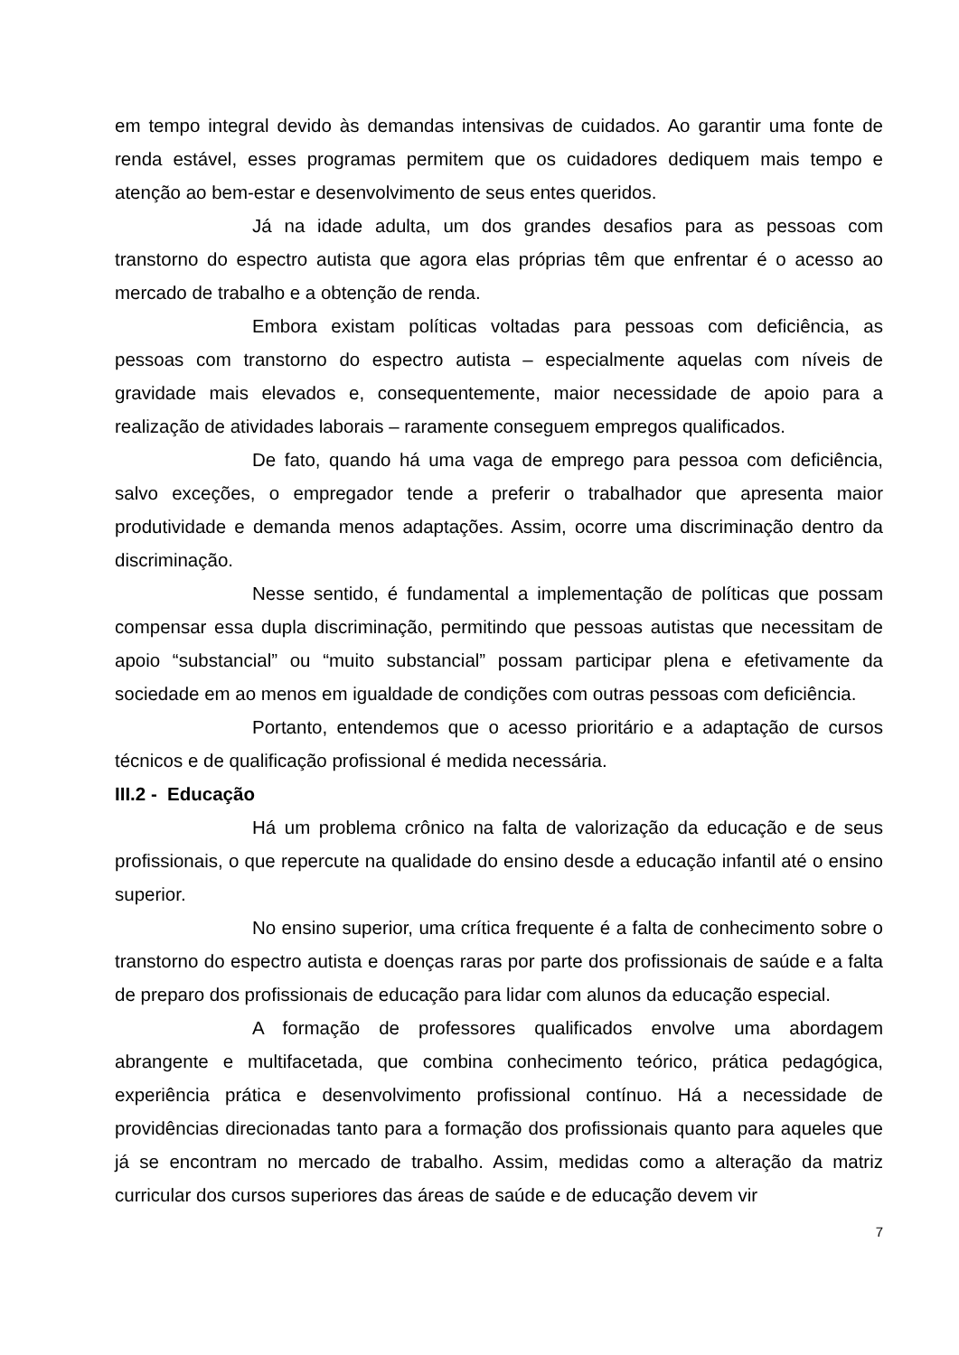em tempo integral devido às demandas intensivas de cuidados. Ao garantir uma fonte de renda estável, esses programas permitem que os cuidadores dediquem mais tempo e atenção ao bem-estar e desenvolvimento de seus entes queridos.
Já na idade adulta, um dos grandes desafios para as pessoas com transtorno do espectro autista que agora elas próprias têm que enfrentar é o acesso ao mercado de trabalho e a obtenção de renda.
Embora existam políticas voltadas para pessoas com deficiência, as pessoas com transtorno do espectro autista – especialmente aquelas com níveis de gravidade mais elevados e, consequentemente, maior necessidade de apoio para a realização de atividades laborais – raramente conseguem empregos qualificados.
De fato, quando há uma vaga de emprego para pessoa com deficiência, salvo exceções, o empregador tende a preferir o trabalhador que apresenta maior produtividade e demanda menos adaptações. Assim, ocorre uma discriminação dentro da discriminação.
Nesse sentido, é fundamental a implementação de políticas que possam compensar essa dupla discriminação, permitindo que pessoas autistas que necessitam de apoio “substancial” ou “muito substancial” possam participar plena e efetivamente da sociedade em ao menos em igualdade de condições com outras pessoas com deficiência.
Portanto, entendemos que o acesso prioritário e a adaptação de cursos técnicos e de qualificação profissional é medida necessária.
III.2 - Educação
Há um problema crônico na falta de valorização da educação e de seus profissionais, o que repercute na qualidade do ensino desde a educação infantil até o ensino superior.
No ensino superior, uma crítica frequente é a falta de conhecimento sobre o transtorno do espectro autista e doenças raras por parte dos profissionais de saúde e a falta de preparo dos profissionais de educação para lidar com alunos da educação especial.
A formação de professores qualificados envolve uma abordagem abrangente e multifacetada, que combina conhecimento teórico, prática pedagógica, experiência prática e desenvolvimento profissional contínuo. Há a necessidade de providências direcionadas tanto para a formação dos profissionais quanto para aqueles que já se encontram no mercado de trabalho. Assim, medidas como a alteração da matriz curricular dos cursos superiores das áreas de saúde e de educação devem vir
7